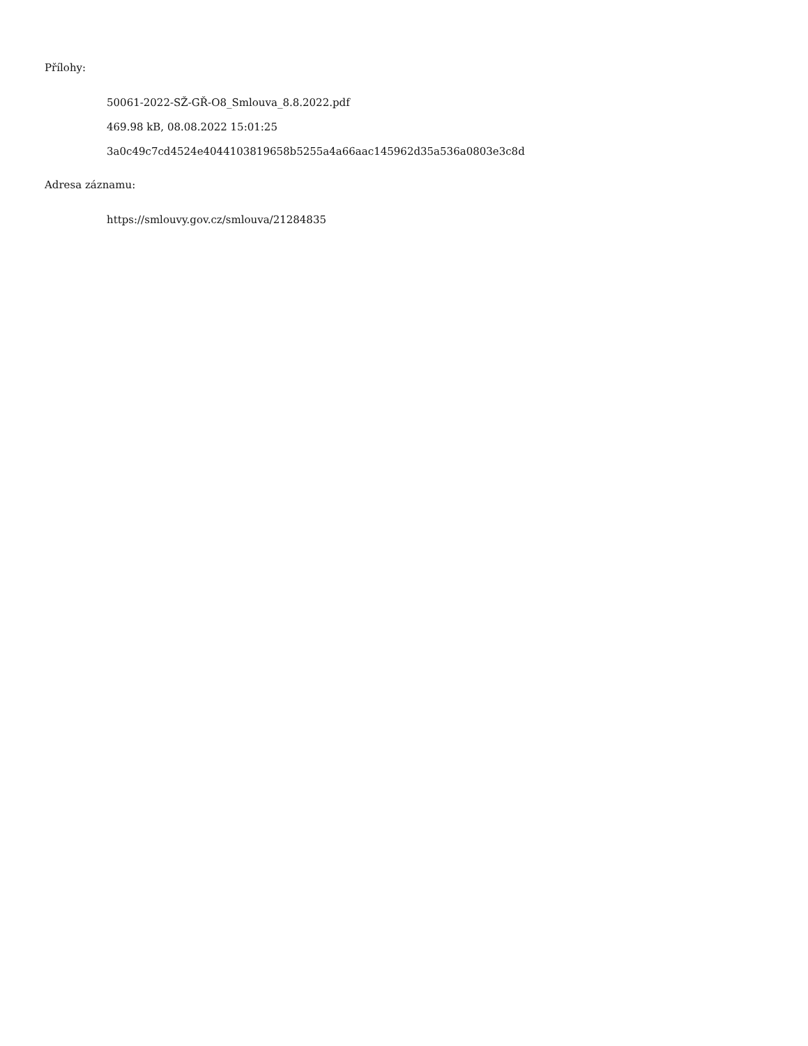Přílohy:
50061-2022-SŽ-GŘ-O8_Smlouva_8.8.2022.pdf
469.98 kB, 08.08.2022 15:01:25
3a0c49c7cd4524e4044103819658b5255a4a66aac145962d35a536a0803e3c8d
Adresa záznamu:
https://smlouvy.gov.cz/smlouva/21284835